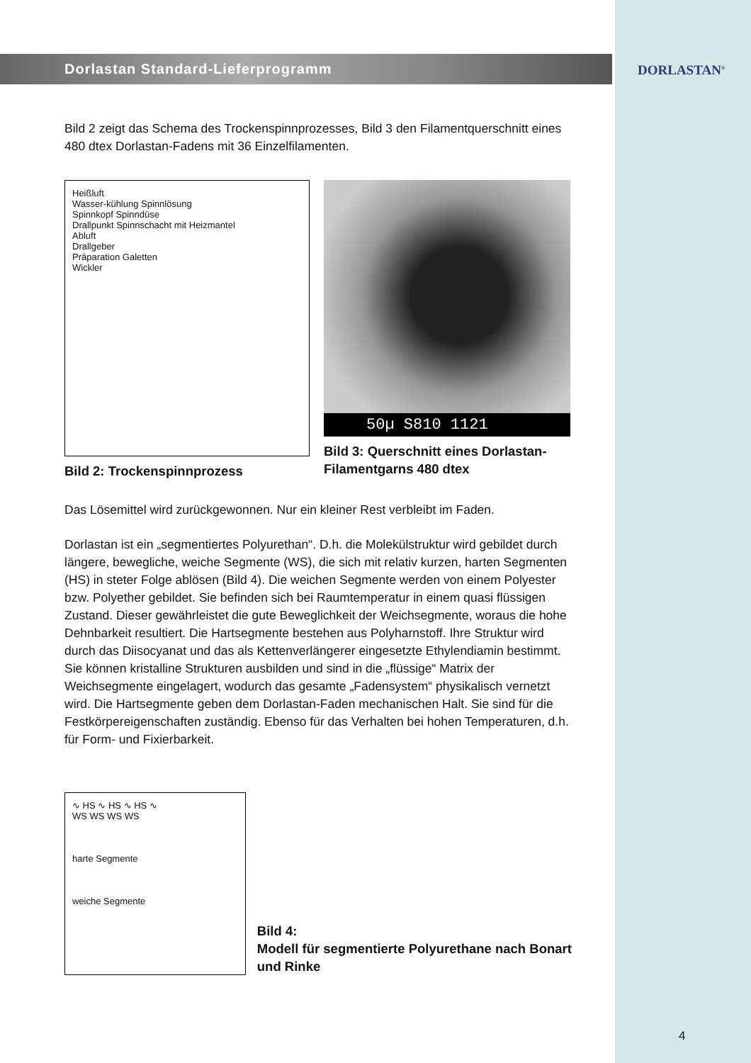DORLASTAN<sup>®</sup>
Dorlastan Standard-Lieferprogramm
Bild 2 zeigt das Schema des Trockenspinnprozesses, Bild 3 den Filamentquer­schnitt eines 480 dtex Dorlastan-Fadens mit 36 Einzelfilamenten.
Heißluft
Wasser-kühlung Spinnlösung
Spinnkopf Spinndüse
Drallpunkt Spinn­schacht mit Heizmantel
Abluft
Drallgeber
Präparation Galetten
Wickler
Bild 2: Trockenspinnprozess
50µ S810 1121
Bild 3: Querschnitt eines Dorlastan-Filamentgarns 480 dtex
Das Lösemittel wird zurückgewonnen. Nur ein kleiner Rest verbleibt im Faden.
Dorlastan ist ein „segmentiertes Polyurethan“. D.h. die Molekülstruktur wird gebildet durch längere, bewegliche, weiche Segmente (WS), die sich mit relativ kurzen, harten Segmenten (HS) in steter Folge ablösen (Bild 4). Die weichen Seg­mente werden von einem Polyester bzw. Polyether gebildet. Sie befinden sich bei Raumtemperatur in einem quasi flüssigen Zustand. Dieser gewährleistet die gute Beweglichkeit der Weichsegmente, woraus die hohe Dehnbarkeit resultiert. Die Hartsegmente bestehen aus Polyharnstoff. Ihre Struktur wird durch das Diiso­cyanat und das als Kettenverlängerer eingesetzte Ethylendiamin bestimmt. Sie können kristalline Strukturen ausbilden und sind in die „flüssige“ Matrix der Weichsegmente eingelagert, wodurch das gesamte „Fadensystem“ physikalisch vernetzt wird. Die Hartsegmente geben dem Dorlastan-Faden mechanischen Halt. Sie sind für die Festkörpereigenschaften zuständig. Ebenso für das Verhal­ten bei hohen Temperaturen, d.h. für Form- und Fixierbarkeit.
∿ HS ∿ HS ∿ HS ∿
WS WS WS WS
harte Segmente
weiche Segmente
Bild 4:
Modell für segmentierte Polyurethane nach Bonart und Rinke
4